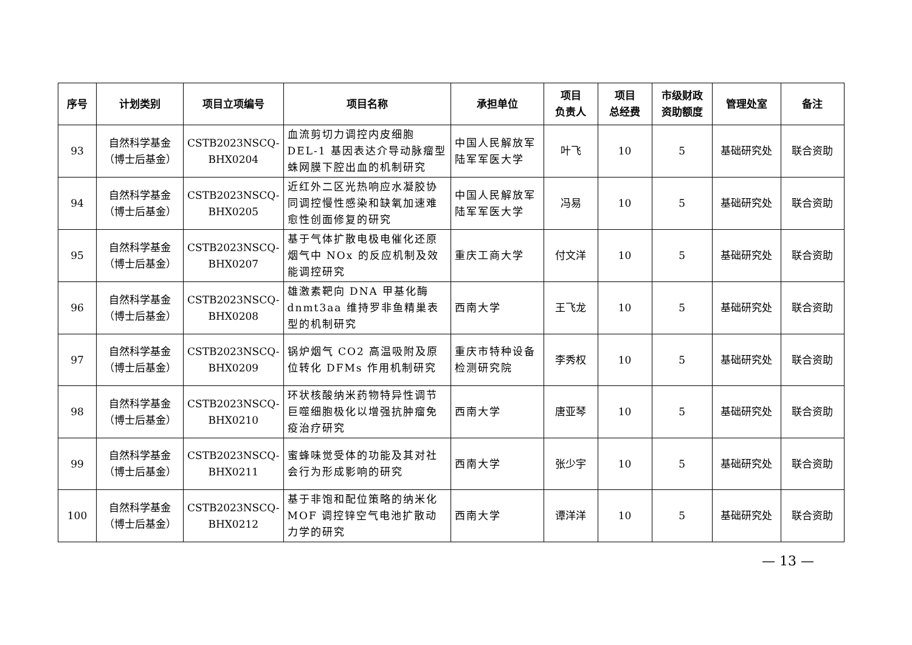| 序号 | 计划类别 | 项目立项编号 | 项目名称 | 承担单位 | 项目 负责人 | 项目 总经费 | 市级财政 资助额度 | 管理处室 | 备注 |
| --- | --- | --- | --- | --- | --- | --- | --- | --- | --- |
| 93 | 自然科学基金 （博士后基金） | CSTB2023NSCQ- BHX0204 | 血流剪切力调控内皮细胞 DEL-1 基因表达介导动脉瘤型蛛网膜下腔出血的机制研究 | 中国人民解放军陆军军医大学 | 叶飞 | 10 | 5 | 基础研究处 | 联合资助 |
| 94 | 自然科学基金 （博士后基金） | CSTB2023NSCQ- BHX0205 | 近红外二区光热响应水凝胶协同调控慢性感染和缺氧加速难愈性创面修复的研究 | 中国人民解放军陆军军医大学 | 冯易 | 10 | 5 | 基础研究处 | 联合资助 |
| 95 | 自然科学基金 （博士后基金） | CSTB2023NSCQ- BHX0207 | 基于气体扩散电极电催化还原烟气中 NOx 的反应机制及效能调控研究 | 重庆工商大学 | 付文洋 | 10 | 5 | 基础研究处 | 联合资助 |
| 96 | 自然科学基金 （博士后基金） | CSTB2023NSCQ- BHX0208 | 雄激素靶向 DNA 甲基化酶 dnmt3aa 维持罗非鱼精巢表型的机制研究 | 西南大学 | 王飞龙 | 10 | 5 | 基础研究处 | 联合资助 |
| 97 | 自然科学基金 （博士后基金） | CSTB2023NSCQ- BHX0209 | 锅炉烟气 CO2 高温吸附及原位转化 DFMs 作用机制研究 | 重庆市特种设备检测研究院 | 李秀权 | 10 | 5 | 基础研究处 | 联合资助 |
| 98 | 自然科学基金 （博士后基金） | CSTB2023NSCQ- BHX0210 | 环状核酸纳米药物特异性调节巨噬细胞极化以增强抗肿瘤免疫治疗研究 | 西南大学 | 唐亚琴 | 10 | 5 | 基础研究处 | 联合资助 |
| 99 | 自然科学基金 （博士后基金） | CSTB2023NSCQ- BHX0211 | 蜜蜂味觉受体的功能及其对社会行为形成影响的研究 | 西南大学 | 张少宇 | 10 | 5 | 基础研究处 | 联合资助 |
| 100 | 自然科学基金 （博士后基金） | CSTB2023NSCQ- BHX0212 | 基于非饱和配位策略的纳米化 MOF 调控锌空气电池扩散动力学的研究 | 西南大学 | 谭洋洋 | 10 | 5 | 基础研究处 | 联合资助 |
— 13 —